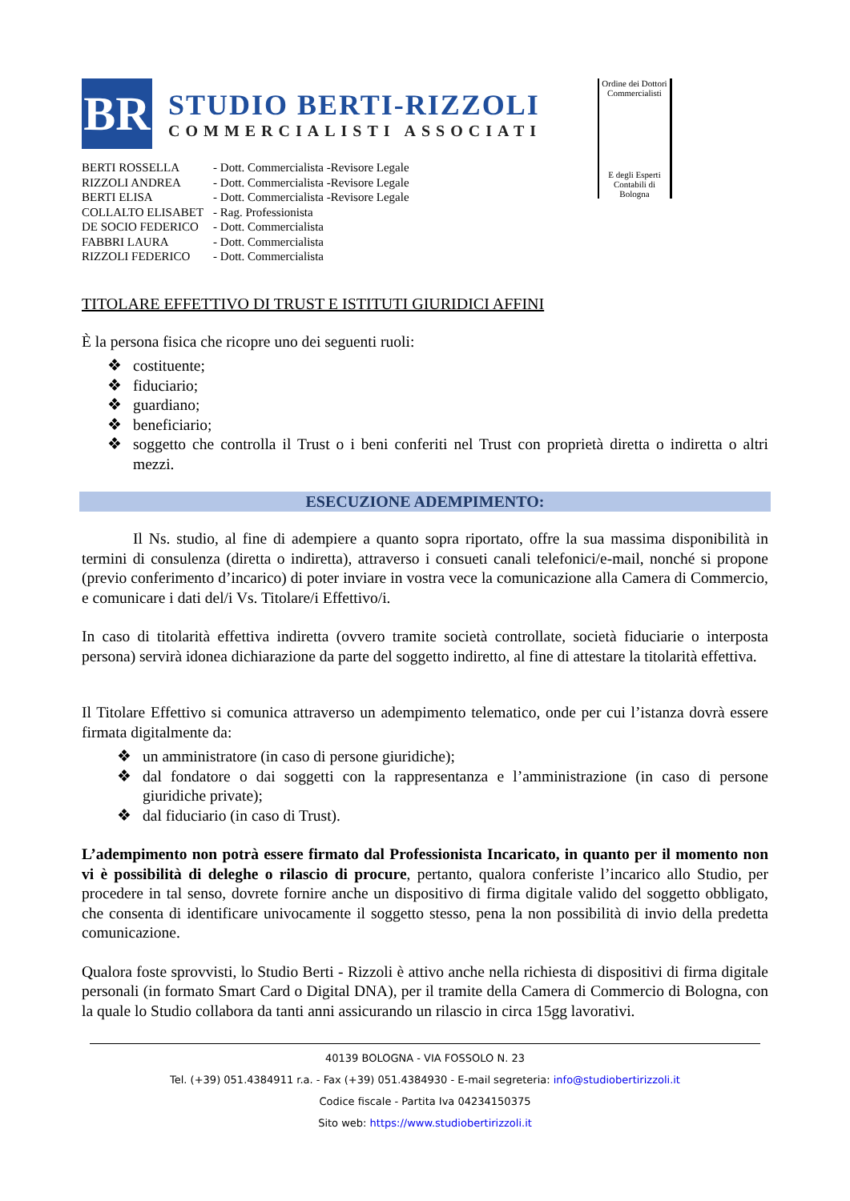BR
STUDIO BERTI-RIZZOLI
COMMERCIALISTI ASSOCIATI
| BERTI ROSSELLA | - Dott. Commercialista -Revisore Legale |
| RIZZOLI ANDREA | - Dott. Commercialista -Revisore Legale |
| BERTI ELISA | - Dott. Commercialista -Revisore Legale |
| COLLALTO ELISABET | - Rag. Professionista |
| DE SOCIO FEDERICO | - Dott. Commercialista |
| FABBRI LAURA | - Dott. Commercialista |
| RIZZOLI FEDERICO | - Dott. Commercialista |
Ordine dei Dottori Commercialisti
E degli Esperti Contabili di Bologna
TITOLARE EFFETTIVO DI TRUST E ISTITUTI GIURIDICI AFFINI
È la persona fisica che ricopre uno dei seguenti ruoli:
❖ costituente;
❖ fiduciario;
❖ guardiano;
❖ beneficiario;
❖ soggetto che controlla il Trust o i beni conferiti nel Trust con proprietà diretta o indiretta o altri mezzi.
ESECUZIONE ADEMPIMENTO:
Il Ns. studio, al fine di adempiere a quanto sopra riportato, offre la sua massima disponibilità in termini di consulenza (diretta o indiretta), attraverso i consueti canali telefonici/e-mail, nonché si propone (previo conferimento d’incarico) di poter inviare in vostra vece la comunicazione alla Camera di Commercio, e comunicare i dati del/i Vs. Titolare/i Effettivo/i.
In caso di titolarità effettiva indiretta (ovvero tramite società controllate, società fiduciarie o interposta persona) servirà idonea dichiarazione da parte del soggetto indiretto, al fine di attestare la titolarità effettiva.
Il Titolare Effettivo si comunica attraverso un adempimento telematico, onde per cui l’istanza dovrà essere firmata digitalmente da:
❖ un amministratore (in caso di persone giuridiche);
❖ dal fondatore o dai soggetti con la rappresentanza e l’amministrazione (in caso di persone giuridiche private);
❖ dal fiduciario (in caso di Trust).
L’adempimento non potrà essere firmato dal Professionista Incaricato, in quanto per il momento non vi è possibilità di deleghe o rilascio di procure, pertanto, qualora conferiste l’incarico allo Studio, per procedere in tal senso, dovrete fornire anche un dispositivo di firma digitale valido del soggetto obbligato, che consenta di identificare univocamente il soggetto stesso, pena la non possibilità di invio della predetta comunicazione.
Qualora foste sprovvisti, lo Studio Berti - Rizzoli è attivo anche nella richiesta di dispositivi di firma digitale personali (in formato Smart Card o Digital DNA), per il tramite della Camera di Commercio di Bologna, con la quale lo Studio collabora da tanti anni assicurando un rilascio in circa 15gg lavorativi.
40139 BOLOGNA - VIA FOSSOLO N. 23
Tel. (+39) 051.4384911 r.a. - Fax (+39) 051.4384930 - E-mail segreteria: info@studiobertirizzoli.it
Codice fiscale - Partita Iva 04234150375
Sito web: https://www.studiobertirizzoli.it